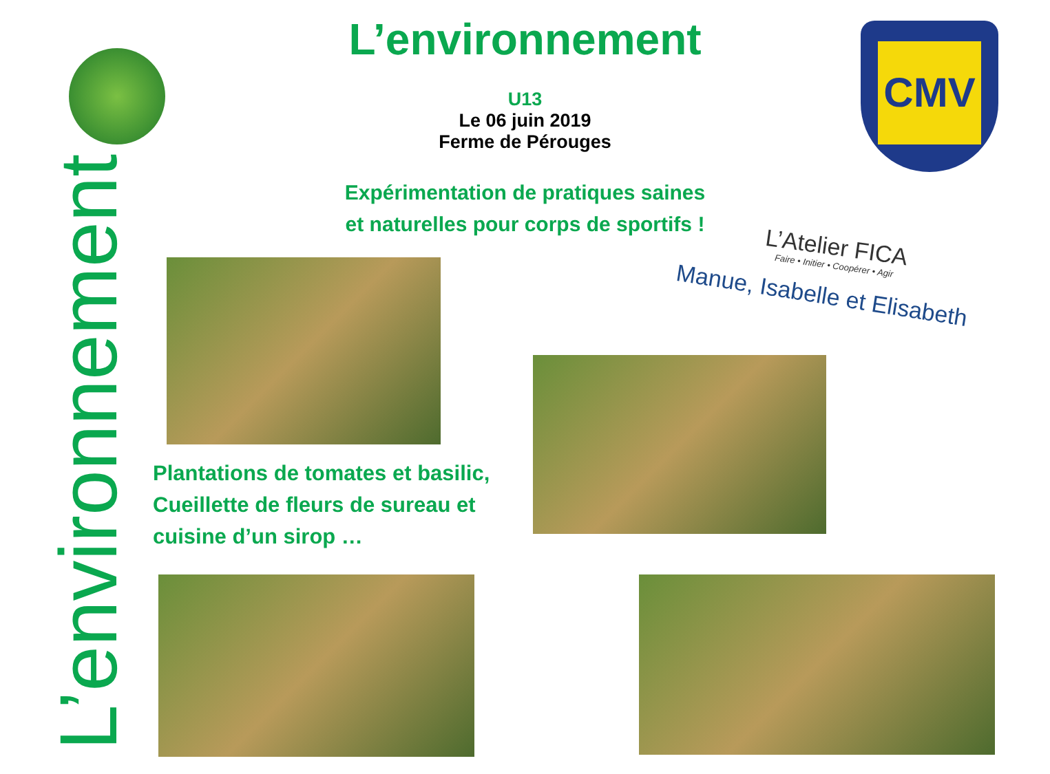CMV
L’environnement
L’environnement
U13
Le 06 juin 2019
Ferme de Pérouges
Expérimentation de pratiques saines
et naturelles pour corps de sportifs !
L’Atelier FICA
Faire • Initier • Coopérer • Agir
Manue, Isabelle et Elisabeth
Plantations de tomates et basilic,
Cueillette de fleurs de sureau et
cuisine d’un sirop …